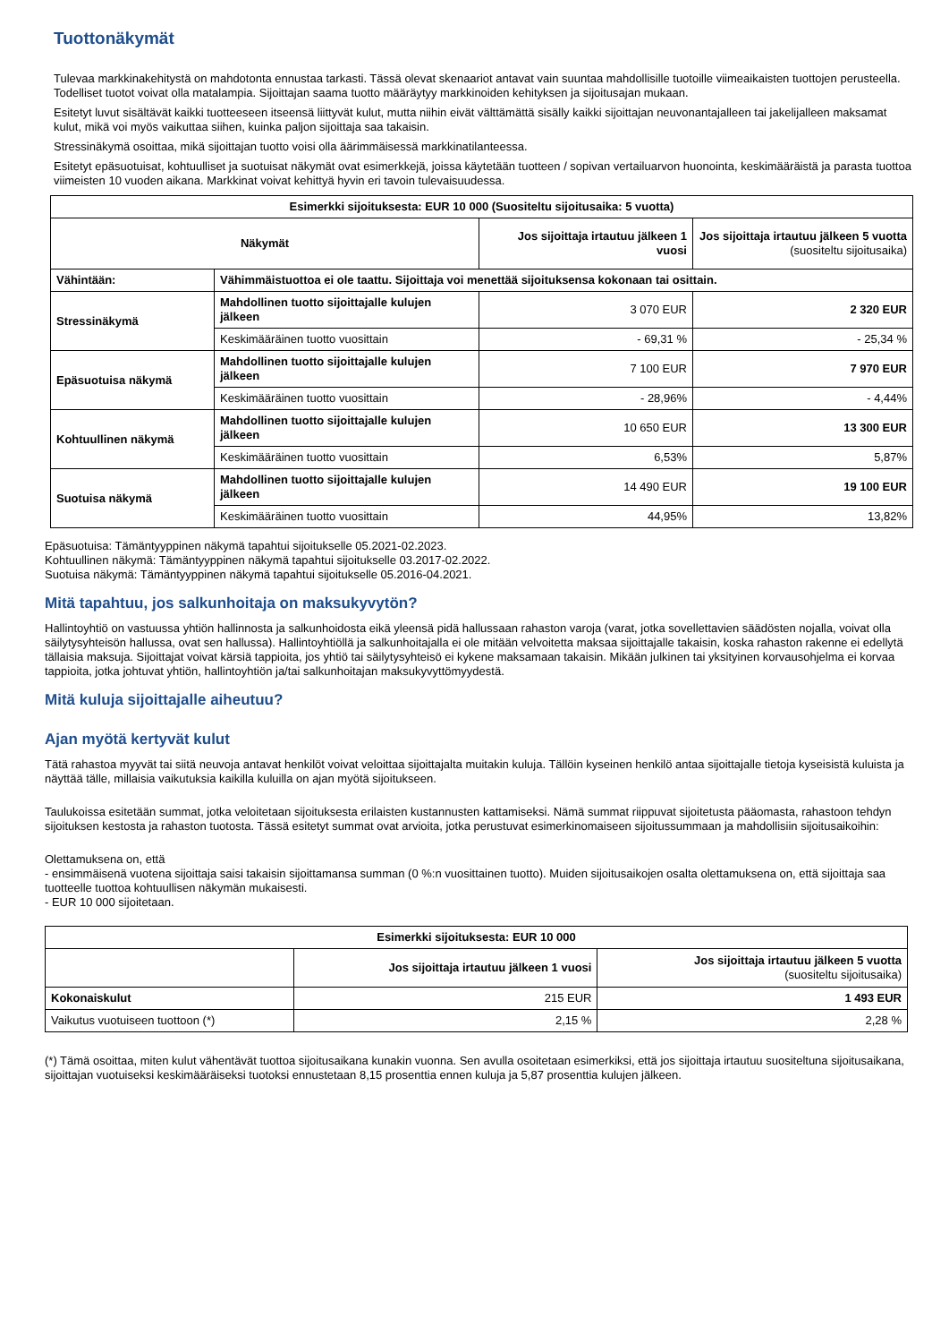Tuottonäkymät
Tulevaa markkinakehitystä on mahdotonta ennustaa tarkasti. Tässä olevat skenaariot antavat vain suuntaa mahdollisille tuotoille viimeaikaisten tuottojen perusteella. Todelliset tuotot voivat olla matalampia. Sijoittajan saama tuotto määräytyy markkinoiden kehityksen ja sijoitusajan mukaan.
Esitetyt luvut sisältävät kaikki tuotteeseen itseensä liittyvät kulut, mutta niihin eivät välttämättä sisälly kaikki sijoittajan neuvonantajalleen tai jakelijalleen maksamat kulut, mikä voi myös vaikuttaa siihen, kuinka paljon sijoittaja saa takaisin.
Stressinäkymä osoittaa, mikä sijoittajan tuotto voisi olla äärimmäisessä markkinatilanteessa.
Esitetyt epäsuotuisat, kohtuulliset ja suotuisat näkymät ovat esimerkkejä, joissa käytetään tuotteen / sopivan vertailuarvon huonointa, keskimääräistä ja parasta tuottoa viimeisten 10 vuoden aikana. Markkinat voivat kehittyä hyvin eri tavoin tulevaisuudessa.
| Esimerkki sijoituksesta: EUR 10 000 (Suositeltu sijoitusaika: 5 vuotta) | | | |
| --- | --- | --- | --- |
| Näkymät | | Jos sijoittaja irtautuu jälkeen 1 vuosi | Jos sijoittaja irtautuu jälkeen 5 vuotta (suositeltu sijoitusaika) |
| Vähintään: | Vähimmäistuottoa ei ole taattu. Sijoittaja voi menettää sijoituksensa kokonaan tai osittain. | | |
| Stressinäkymä | Mahdollinen tuotto sijoittajalle kulujen jälkeen | 3 070 EUR | 2 320 EUR |
| | Keskimääräinen tuotto vuosittain | - 69,31 % | - 25,34 % |
| Epäsuotuisa näkymä | Mahdollinen tuotto sijoittajalle kulujen jälkeen | 7 100 EUR | 7 970 EUR |
| | Keskimääräinen tuotto vuosittain | - 28,96% | - 4,44% |
| Kohtuullinen näkymä | Mahdollinen tuotto sijoittajalle kulujen jälkeen | 10 650 EUR | 13 300 EUR |
| | Keskimääräinen tuotto vuosittain | 6,53% | 5,87% |
| Suotuisa näkymä | Mahdollinen tuotto sijoittajalle kulujen jälkeen | 14 490 EUR | 19 100 EUR |
| | Keskimääräinen tuotto vuosittain | 44,95% | 13,82% |
Epäsuotuisa: Tämäntyyppinen näkymä tapahtui sijoitukselle 05.2021-02.2023.
Kohtuullinen näkymä: Tämäntyyppinen näkymä tapahtui sijoitukselle 03.2017-02.2022.
Suotuisa näkymä: Tämäntyyppinen näkymä tapahtui sijoitukselle 05.2016-04.2021.
Mitä tapahtuu, jos salkunhoitaja on maksukyvytön?
Hallintoyhtiö on vastuussa yhtiön hallinnosta ja salkunhoidosta eikä yleensä pidä hallussaan rahaston varoja (varat, jotka sovellettavien säädösten nojalla, voivat olla säilytysyhteisön hallussa, ovat sen hallussa). Hallintoyhtiöllä ja salkunhoitajalla ei ole mitään velvoitetta maksaa sijoittajalle takaisin, koska rahaston rakenne ei edellytä tällaisia maksuja. Sijoittajat voivat kärsiä tappioita, jos yhtiö tai säilytysyhteisö ei kykene maksamaan takaisin. Mikään julkinen tai yksityinen korvausohjelma ei korvaa tappioita, jotka johtuvat yhtiön, hallintoyhtiön ja/tai salkunhoitajan maksukyvyttömyydestä.
Mitä kuluja sijoittajalle aiheutuu?
Ajan myötä kertyvät kulut
Tätä rahastoa myyvät tai siitä neuvoja antavat henkilöt voivat veloittaa sijoittajalta muitakin kuluja. Tällöin kyseinen henkilö antaa sijoittajalle tietoja kyseisistä kuluista ja näyttää tälle, millaisia vaikutuksia kaikilla kuluilla on ajan myötä sijoitukseen.
Taulukoissa esitetään summat, jotka veloitetaan sijoituksesta erilaisten kustannusten kattamiseksi. Nämä summat riippuvat sijoitetusta pääomasta, rahastoon tehdyn sijoituksen kestosta ja rahaston tuotosta. Tässä esitetyt summat ovat arvioita, jotka perustuvat esimerkinomaiseen sijoitussummaan ja mahdollisiin sijoitusaikoihin:
Olettamuksena on, että
- ensimmäisenä vuotena sijoittaja saisi takaisin sijoittamansa summan (0 %:n vuosittainen tuotto). Muiden sijoitusaikojen osalta olettamuksena on, että sijoittaja saa tuotteelle tuottoa kohtuullisen näkymän mukaisesti.
- EUR 10 000 sijoitetaan.
| Esimerkki sijoituksesta: EUR 10 000 | | |
| --- | --- | --- |
| | Jos sijoittaja irtautuu jälkeen 1 vuosi | Jos sijoittaja irtautuu jälkeen 5 vuotta (suositeltu sijoitusaika) |
| Kokonaiskulut | 215 EUR | 1 493 EUR |
| Vaikutus vuotuiseen tuottoon (*) | 2,15 % | 2,28 % |
(*) Tämä osoittaa, miten kulut vähentävät tuottoa sijoitusaikana kunakin vuonna. Sen avulla osoitetaan esimerkiksi, että jos sijoittaja irtautuu suositeltuna sijoitusaikana, sijoittajan vuotuiseksi keskimääräiseksi tuotoksi ennustetaan 8,15 prosenttia ennen kuluja ja 5,87 prosenttia kulujen jälkeen.